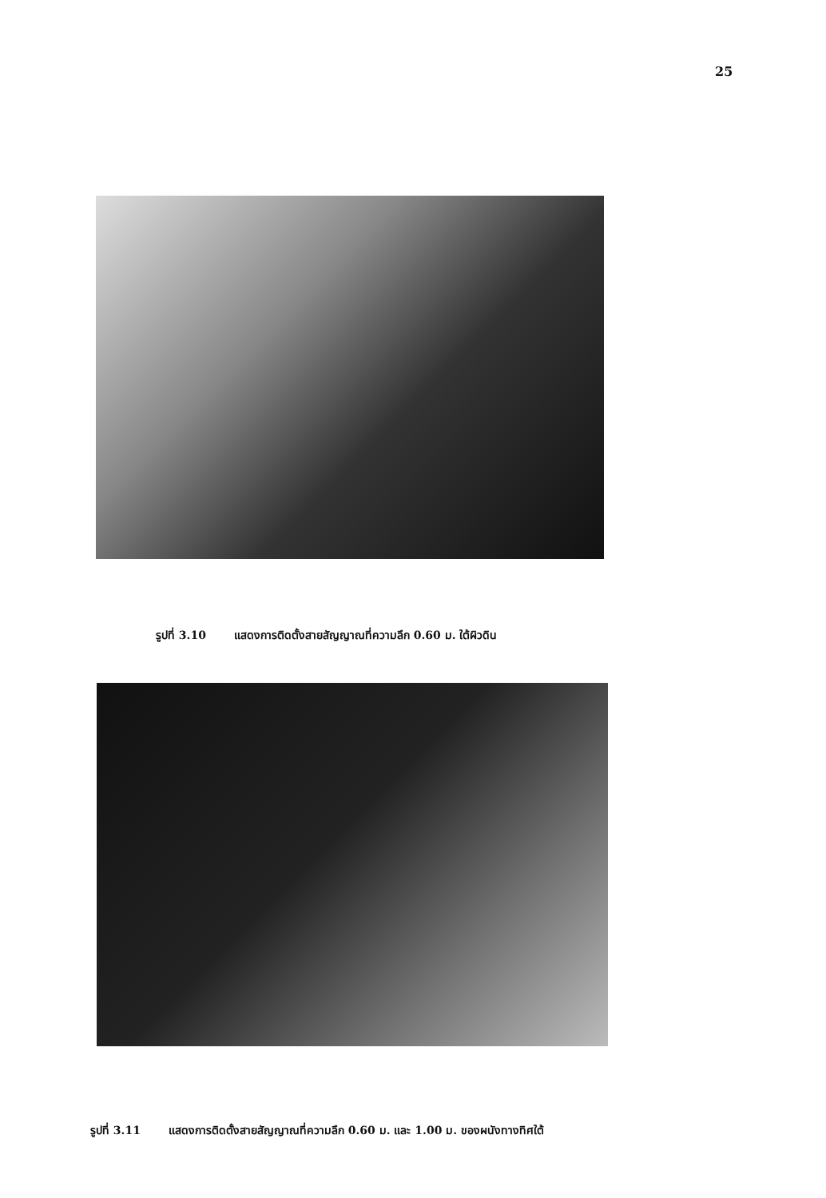25
รูปที่ 3.10 แสดงการติดตั้งสายสัญญาณที่ความลึก 0.60 ม. ใต้ผิวดิน
รูปที่ 3.11 แสดงการติดตั้งสายสัญญาณที่ความลึก 0.60 ม. และ 1.00 ม. ของผนังทางทิศใต้